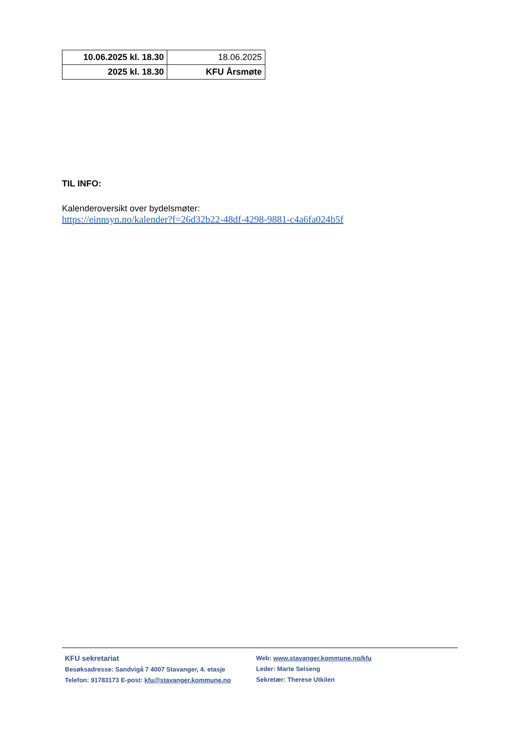| 10.06.2025 kl. 18.30 | 18.06.2025 |
| 2025 kl. 18.30 | KFU Årsmøte |
TIL INFO:
Kalenderoversikt over bydelsmøter:
https://einnsyn.no/kalender?f=26d32b22-48df-4298-9881-c4a6fa024b5f
KFU sekretariat
Besøksadresse: Sandvigå 7 4007 Stavanger, 4. etasje
Telefon: 91783173 E-post: kfu@stavanger.kommune.no
Web: www.stavanger.kommune.no/kfu
Leder: Marte Selseng
Sekretær: Therese Utkilen